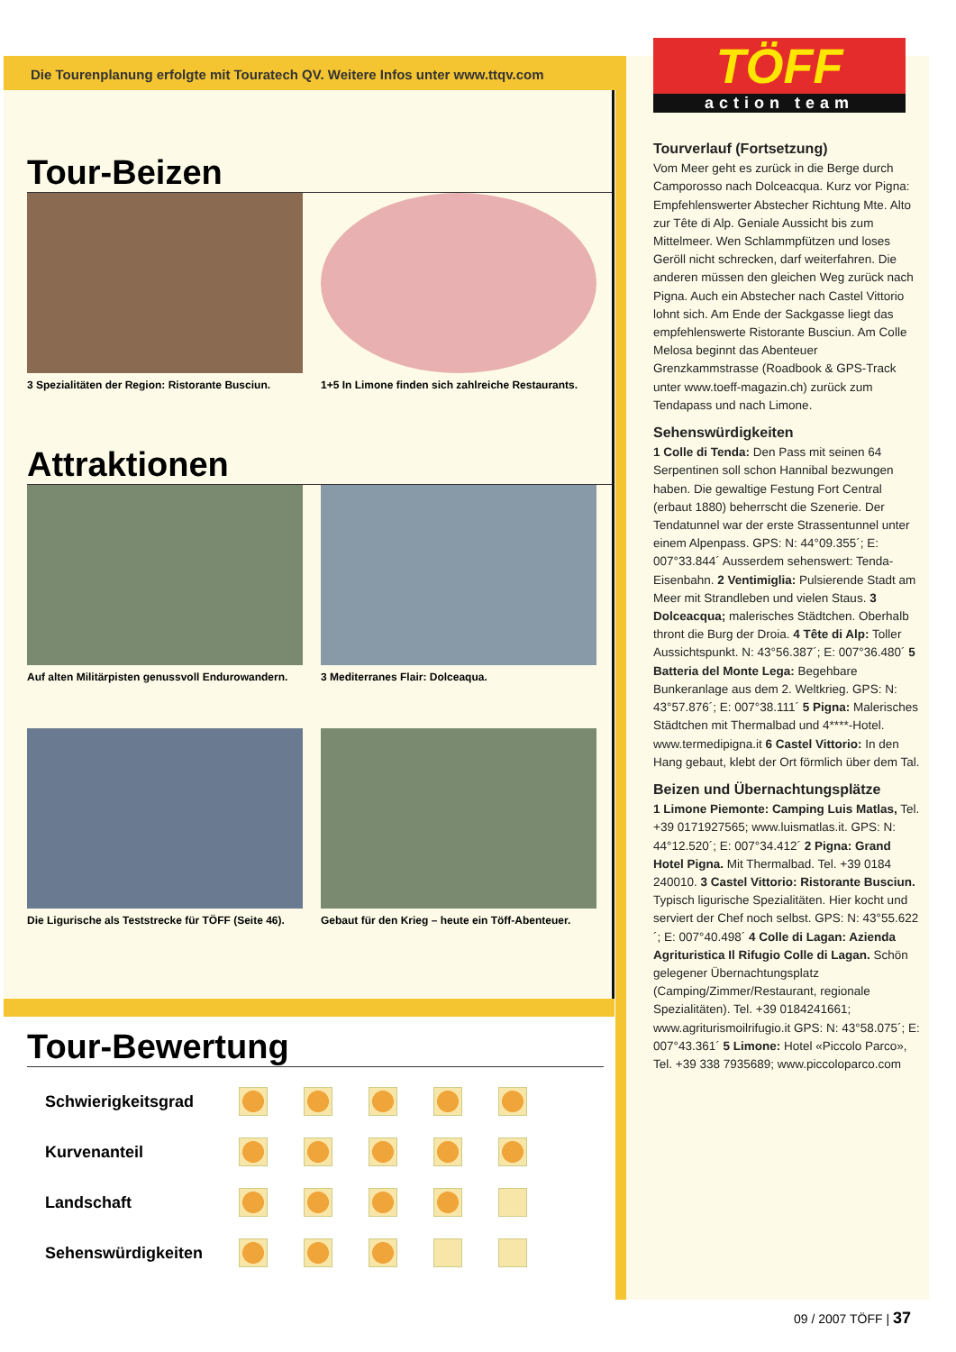Die Tourenplanung erfolgte mit Touratech QV. Weitere Infos unter www.ttqv.com
Tour-Beizen
3 Spezialitäten der Region: Ristorante Busciun.
1+5 In Limone finden sich zahlreiche Restaurants.
Attraktionen
Auf alten Militärpisten genussvoll Endurowandern.
3 Mediterranes Flair: Dolceaqua.
Die Ligurische als Teststrecke für TÖFF (Seite 46).
Gebaut für den Krieg – heute ein Töff-Abenteuer.
TÖFF
action team
Tourverlauf (Fortsetzung)
Vom Meer geht es zurück in die Berge durch Camporosso nach Dolceacqua. Kurz vor Pigna: Empfehlenswerter Abstecher Richtung Mte. Alto zur Tête di Alp. Geniale Aussicht bis zum Mittelmeer. Wen Schlammpfützen und loses Geröll nicht schrecken, darf weiterfahren. Die anderen müssen den gleichen Weg zurück nach Pigna. Auch ein Abstecher nach Castel Vittorio lohnt sich. Am Ende der Sackgasse liegt das empfehlenswerte Ristorante Busciun. Am Colle Melosa beginnt das Abenteuer Grenzkammstrasse (Roadbook & GPS-Track unter www.toeff-magazin.ch) zurück zum Tendapass und nach Limone.
Sehenswürdigkeiten
1 Colle di Tenda: Den Pass mit seinen 64 Serpentinen soll schon Hannibal bezwungen haben. Die gewaltige Festung Fort Central (erbaut 1880) beherrscht die Szenerie. Der Tendatunnel war der erste Strassentunnel unter einem Alpenpass. GPS: N: 44°09.355´; E: 007°33.844´ Ausserdem sehenswert: Tenda-Eisenbahn. 2 Ventimiglia: Pulsierende Stadt am Meer mit Strandleben und vielen Staus. 3 Dolceacqua; malerisches Städtchen. Oberhalb thront die Burg der Droia. 4 Tête di Alp: Toller Aussichtspunkt. N: 43°56.387´; E: 007°36.480´ 5 Batteria del Monte Lega: Begehbare Bunkeranlage aus dem 2. Weltkrieg. GPS: N: 43°57.876´; E: 007°38.111´ 5 Pigna: Malerisches Städtchen mit Thermalbad und 4****-Hotel. www.termedipigna.it 6 Castel Vittorio: In den Hang gebaut, klebt der Ort förmlich über dem Tal.
Beizen und Übernachtungsplätze
1 Limone Piemonte: Camping Luis Matlas, Tel. +39 0171927565; www.luismatlas.it. GPS: N: 44°12.520´; E: 007°34.412´ 2 Pigna: Grand Hotel Pigna. Mit Thermalbad. Tel. +39 0184 240010. 3 Castel Vittorio: Ristorante Busciun. Typisch ligurische Spezialitäten. Hier kocht und serviert der Chef noch selbst. GPS: N: 43°55.622´; E: 007°40.498´ 4 Colle di Lagan: Azienda Agrituristica Il Rifugio Colle di Lagan. Schön gelegener Übernachtungsplatz (Camping/Zimmer/Restaurant, regionale Spezialitäten). Tel. +39 0184241661; www.agriturismoilrifugio.it GPS: N: 43°58.075´; E: 007°43.361´ 5 Limone: Hotel «Piccolo Parco», Tel. +39 338 7935689; www.piccoloparco.com
Tour-Bewertung
| Schwierigkeitsgrad | | | | | |
| Kurvenanteil | | | | | |
| Landschaft | | | | | |
| Sehenswürdigkeiten | | | | | |
09 / 2007 TÖFF | 37